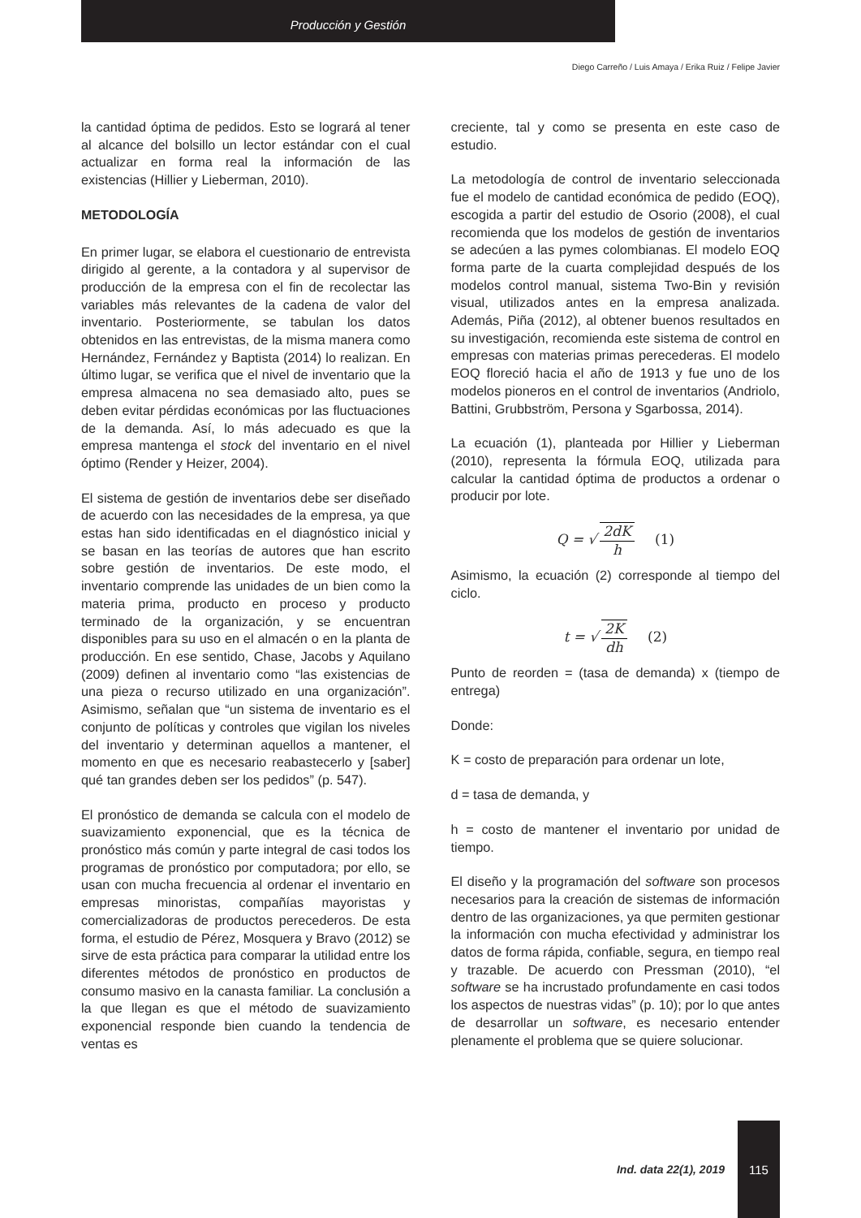Producción y Gestión
Diego Carreño / Luis Amaya / Erika Ruiz / Felipe Javier
la cantidad óptima de pedidos. Esto se logrará al tener al alcance del bolsillo un lector estándar con el cual actualizar en forma real la información de las existencias (Hillier y Lieberman, 2010).
METODOLOGÍA
En primer lugar, se elabora el cuestionario de entrevista dirigido al gerente, a la contadora y al supervisor de producción de la empresa con el fin de recolectar las variables más relevantes de la cadena de valor del inventario. Posteriormente, se tabulan los datos obtenidos en las entrevistas, de la misma manera como Hernández, Fernández y Baptista (2014) lo realizan. En último lugar, se verifica que el nivel de inventario que la empresa almacena no sea demasiado alto, pues se deben evitar pérdidas económicas por las fluctuaciones de la demanda. Así, lo más adecuado es que la empresa mantenga el stock del inventario en el nivel óptimo (Render y Heizer, 2004).
El sistema de gestión de inventarios debe ser diseñado de acuerdo con las necesidades de la empresa, ya que estas han sido identificadas en el diagnóstico inicial y se basan en las teorías de autores que han escrito sobre gestión de inventarios. De este modo, el inventario comprende las unidades de un bien como la materia prima, producto en proceso y producto terminado de la organización, y se encuentran disponibles para su uso en el almacén o en la planta de producción. En ese sentido, Chase, Jacobs y Aquilano (2009) definen al inventario como “las existencias de una pieza o recurso utilizado en una organización”. Asimismo, señalan que “un sistema de inventario es el conjunto de políticas y controles que vigilan los niveles del inventario y determinan aquellos a mantener, el momento en que es necesario reabastecerlo y [saber] qué tan grandes deben ser los pedidos” (p. 547).
El pronóstico de demanda se calcula con el modelo de suavizamiento exponencial, que es la técnica de pronóstico más común y parte integral de casi todos los programas de pronóstico por computadora; por ello, se usan con mucha frecuencia al ordenar el inventario en empresas minoristas, compañías mayoristas y comercializadoras de productos perecederos. De esta forma, el estudio de Pérez, Mosquera y Bravo (2012) se sirve de esta práctica para comparar la utilidad entre los diferentes métodos de pronóstico en productos de consumo masivo en la canasta familiar. La conclusión a la que llegan es que el método de suavizamiento exponencial responde bien cuando la tendencia de ventas es
creciente, tal y como se presenta en este caso de estudio.
La metodología de control de inventario seleccionada fue el modelo de cantidad económica de pedido (EOQ), escogida a partir del estudio de Osorio (2008), el cual recomienda que los modelos de gestión de inventarios se adecúen a las pymes colombianas. El modelo EOQ forma parte de la cuarta complejidad después de los modelos control manual, sistema Two-Bin y revisión visual, utilizados antes en la empresa analizada. Además, Piña (2012), al obtener buenos resultados en su investigación, recomienda este sistema de control en empresas con materias primas perecederas. El modelo EOQ floreció hacia el año de 1913 y fue uno de los modelos pioneros en el control de inventarios (Andriolo, Battini, Grubbström, Persona y Sgarbossa, 2014).
La ecuación (1), planteada por Hillier y Lieberman (2010), representa la fórmula EOQ, utilizada para calcular la cantidad óptima de productos a ordenar o producir por lote.
Q = √ 2dK h (1)
Asimismo, la ecuación (2) corresponde al tiempo del ciclo.
t = √ 2K dh (2)
Punto de reorden = (tasa de demanda) x (tiempo de entrega)
Donde:
K = costo de preparación para ordenar un lote,
d = tasa de demanda, y
h = costo de mantener el inventario por unidad de tiempo.
El diseño y la programación del software son procesos necesarios para la creación de sistemas de información dentro de las organizaciones, ya que permiten gestionar la información con mucha efectividad y administrar los datos de forma rápida, confiable, segura, en tiempo real y trazable. De acuerdo con Pressman (2010), “el software se ha incrustado profundamente en casi todos los aspectos de nuestras vidas” (p. 10); por lo que antes de desarrollar un software, es necesario entender plenamente el problema que se quiere solucionar.
Ind. data 22(1), 2019
115